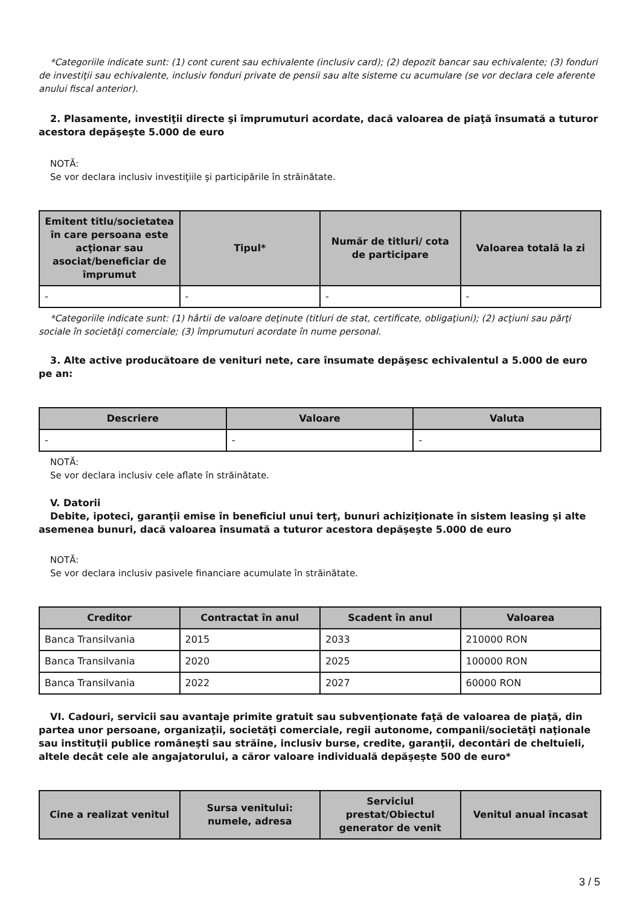*Categoriile indicate sunt: (1) cont curent sau echivalente (inclusiv card); (2) depozit bancar sau echivalente; (3) fonduri de investiţii sau echivalente, inclusiv fonduri private de pensii sau alte sisteme cu acumulare (se vor declara cele aferente anului fiscal anterior).
2. Plasamente, investiţii directe şi împrumuturi acordate, dacă valoarea de piaţă însumată a tuturor acestora depăşeşte 5.000 de euro
NOTĂ:
Se vor declara inclusiv investiţiile şi participările în străinătate.
| Emitent titlu/societatea în care persoana este acţionar sau asociat/beneficiar de împrumut | Tipul* | Număr de titluri/ cota de participare | Valoarea totală la zi |
| --- | --- | --- | --- |
| - | - | - | - |
*Categoriile indicate sunt: (1) hârtii de valoare deţinute (titluri de stat, certificate, obligaţiuni); (2) acţiuni sau părţi sociale în societăţi comerciale; (3) împrumuturi acordate în nume personal.
3. Alte active producătoare de venituri nete, care însumate depăşesc echivalentul a 5.000 de euro pe an:
| Descriere | Valoare | Valuta |
| --- | --- | --- |
| - | - | - |
NOTĂ:
Se vor declara inclusiv cele aflate în străinătate.
V. Datorii
Debite, ipoteci, garanţii emise în beneficiul unui terţ, bunuri achiziţionate în sistem leasing şi alte asemenea bunuri, dacă valoarea însumată a tuturor acestora depăşeşte 5.000 de euro
NOTĂ:
Se vor declara inclusiv pasivele financiare acumulate în străinătate.
| Creditor | Contractat în anul | Scadent în anul | Valoarea |
| --- | --- | --- | --- |
| Banca Transilvania | 2015 | 2033 | 210000 RON |
| Banca Transilvania | 2020 | 2025 | 100000 RON |
| Banca Transilvania | 2022 | 2027 | 60000 RON |
VI. Cadouri, servicii sau avantaje primite gratuit sau subvenţionate faţă de valoarea de piaţă, din partea unor persoane, organizaţii, societăţi comerciale, regii autonome, companii/societăţi naţionale sau instituţii publice româneşti sau străine, inclusiv burse, credite, garanţii, decontări de cheltuieli, altele decât cele ale angajatorului, a căror valoare individuală depăşeşte 500 de euro*
| Cine a realizat venitul | Sursa venitului: numele, adresa | Serviciul prestat/Obiectul generator de venit | Venitul anual încasat |
| --- | --- | --- | --- |
3 / 5